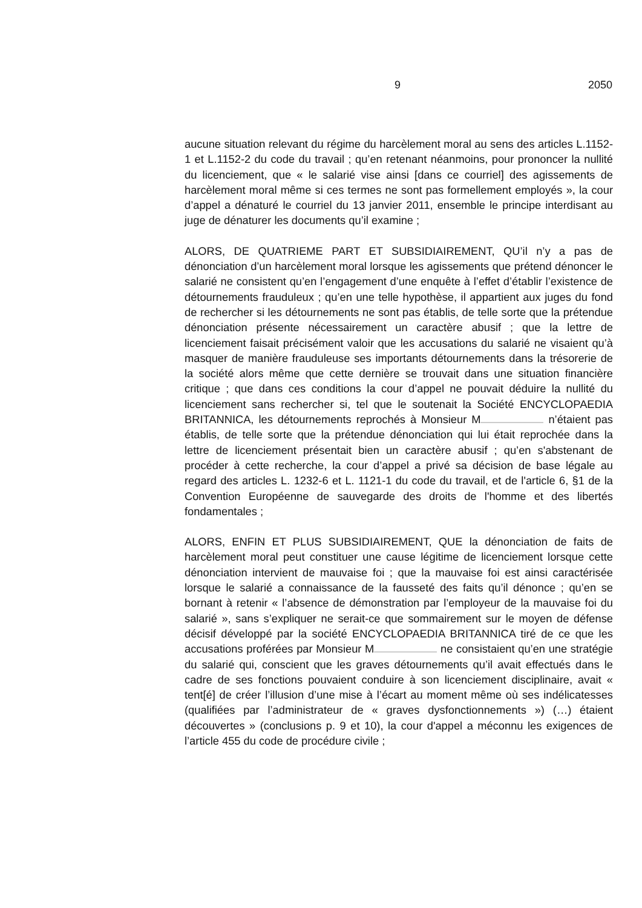9 2050
aucune situation relevant du régime du harcèlement moral au sens des articles L.1152-1 et L.1152-2 du code du travail ; qu’en retenant néanmoins, pour prononcer la nullité du licenciement, que « le salarié vise ainsi [dans ce courriel] des agissements de harcèlement moral même si ces termes ne sont pas formellement employés », la cour d’appel a dénaturé le courriel du 13 janvier 2011, ensemble le principe interdisant au juge de dénaturer les documents qu’il examine ;
ALORS, DE QUATRIEME PART ET SUBSIDIAIREMENT, QU’il n’y a pas de dénonciation d’un harcèlement moral lorsque les agissements que prétend dénoncer le salarié ne consistent qu’en l’engagement d’une enquête à l’effet d’établir l’existence de détournements frauduleux ; qu’en une telle hypothèse, il appartient aux juges du fond de rechercher si les détournements ne sont pas établis, de telle sorte que la prétendue dénonciation présente nécessairement un caractère abusif ; que la lettre de licenciement faisait précisément valoir que les accusations du salarié ne visaient qu’à masquer de manière frauduleuse ses importants détournements dans la trésorerie de la société alors même que cette dernière se trouvait dans une situation financière critique ; que dans ces conditions la cour d’appel ne pouvait déduire la nullité du licenciement sans rechercher si, tel que le soutenait la Société ENCYCLOPAEDIA BRITANNICA, les détournements reprochés à Monsieur M n’étaient pas établis, de telle sorte que la prétendue dénonciation qui lui était reprochée dans la lettre de licenciement présentait bien un caractère abusif ; qu’en s'abstenant de procéder à cette recherche, la cour d’appel a privé sa décision de base légale au regard des articles L. 1232-6 et L. 1121-1 du code du travail, et de l'article 6, §1 de la Convention Européenne de sauvegarde des droits de l'homme et des libertés fondamentales ;
ALORS, ENFIN ET PLUS SUBSIDIAIREMENT, QUE la dénonciation de faits de harcèlement moral peut constituer une cause légitime de licenciement lorsque cette dénonciation intervient de mauvaise foi ; que la mauvaise foi est ainsi caractérisée lorsque le salarié a connaissance de la fausseté des faits qu’il dénonce ; qu’en se bornant à retenir « l’absence de démonstration par l’employeur de la mauvaise foi du salarié », sans s’expliquer ne serait-ce que sommairement sur le moyen de défense décisif développé par la société ENCYCLOPAEDIA BRITANNICA tiré de ce que les accusations proférées par Monsieur M ne consistaient qu’en une stratégie du salarié qui, conscient que les graves détournements qu’il avait effectués dans le cadre de ses fonctions pouvaient conduire à son licenciement disciplinaire, avait « tent[é] de créer l’illusion d’une mise à l’écart au moment même où ses indélicatesses (qualifiées par l’administrateur de « graves dysfonctionnements ») (…) étaient découvertes » (conclusions p. 9 et 10), la cour d'appel a méconnu les exigences de l’article 455 du code de procédure civile ;